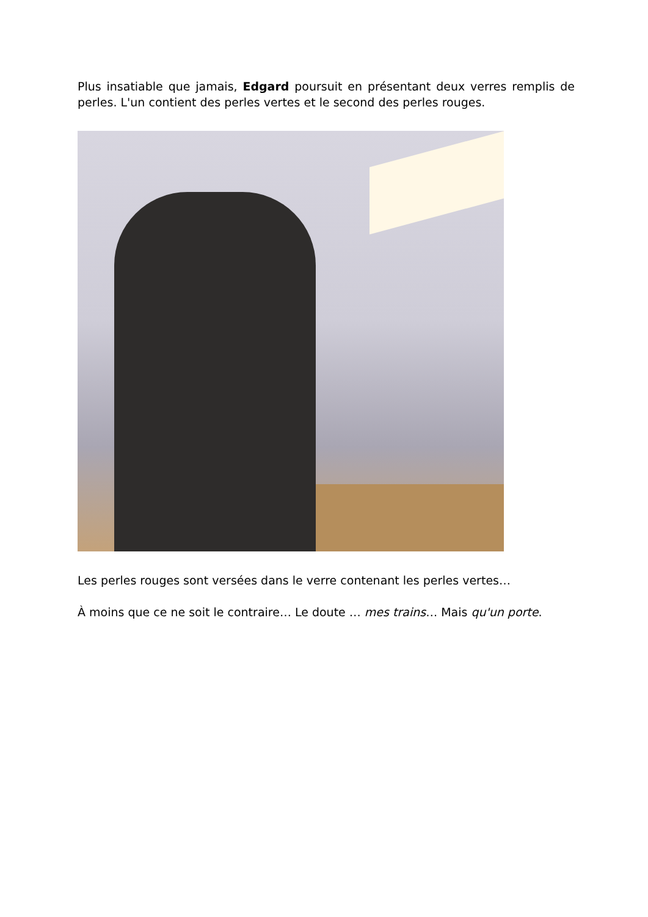Plus insatiable que jamais, Edgard poursuit en présentant deux verres remplis de perles. L'un contient des perles vertes et le second des perles rouges.
Les perles rouges sont versées dans le verre contenant les perles vertes…
À moins que ce ne soit le contraire… Le doute … mes trains… Mais qu'un porte.